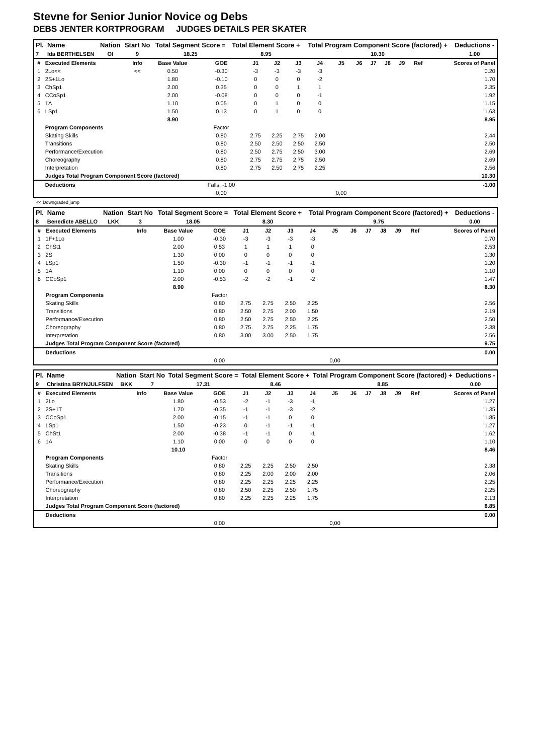Stevne for Senior Junior Novice og Debs
DEBS JENTER KORTPROGRAM JUDGES DETAILS PER SKATER
| Pl. | Name | Nation | Start No | Total Segment Score = | Total Element Score + | Total Program Component Score (factored) + | Deductions - |
| --- | --- | --- | --- | --- | --- | --- | --- |
| 7 | Ida BERTHELSEN | OI | 9 | 18.25 | 8.95 | 10.30 | 1.00 |
| # | Executed Elements | Info | Base Value | GOE | J1 | J2 | J3 | J4 | J5 | J6 | J7 | J8 | J9 | Ref | Scores of Panel |
| --- | --- | --- | --- | --- | --- | --- | --- | --- | --- | --- | --- | --- | --- | --- | --- |
| 1 | 2Lo<< | << | 0.50 | -0.30 | -3 | -3 | -3 | -3 | | | | | | | 0.20 |
| 2 | 2S+1Lo | | 1.80 | -0.10 | 0 | 0 | 0 | -2 | | | | | | | 1.70 |
| 3 | ChSp1 | | 2.00 | 0.35 | 0 | 0 | 1 | 1 | | | | | | | 2.35 |
| 4 | CCoSp1 | | 2.00 | -0.08 | 0 | 0 | 0 | -1 | | | | | | | 1.92 |
| 5 | 1A | | 1.10 | 0.05 | 0 | 1 | 0 | 0 | | | | | | | 1.15 |
| 6 | LSp1 | | 1.50 | 0.13 | 0 | 1 | 0 | 0 | | | | | | | 1.63 |
| | | | 8.90 | | | | | | | | | | | | 8.95 |
| | Program Components | | | Factor | | | | | | | | | | | |
| | Skating Skills | | | 0.80 | 2.75 | 2.25 | 2.75 | 2.00 | | | | | | | 2.44 |
| | Transitions | | | 0.80 | 2.50 | 2.50 | 2.50 | 2.50 | | | | | | | 2.50 |
| | Performance/Execution | | | 0.80 | 2.50 | 2.75 | 2.50 | 3.00 | | | | | | | 2.69 |
| | Choreography | | | 0.80 | 2.75 | 2.75 | 2.75 | 2.50 | | | | | | | 2.69 |
| | Interpretation | | | 0.80 | 2.75 | 2.50 | 2.75 | 2.25 | | | | | | | 2.56 |
| | Judges Total Program Component Score (factored) | | | | | | | | | | | | | | 10.30 |
| | Deductions | | | Falls: -1.00 | | | | | | | | | | | -1.00 |
| | | | | 0,00 | | | | | 0,00 | | | | | | |
<< Downgraded jump
| Pl. | Name | Nation | Start No | Total Segment Score = | Total Element Score + | Total Program Component Score (factored) + | Deductions - |
| --- | --- | --- | --- | --- | --- | --- | --- |
| 8 | Benedicte ABELLO | LKK | 3 | 18.05 | 8.30 | 9.75 | 0.00 |
| # | Executed Elements | Info | Base Value | GOE | J1 | J2 | J3 | J4 | J5 | J6 | J7 | J8 | J9 | Ref | Scores of Panel |
| --- | --- | --- | --- | --- | --- | --- | --- | --- | --- | --- | --- | --- | --- | --- | --- |
| 1 | 1F+1Lo | | 1.00 | -0.30 | -3 | -3 | -3 | -3 | | | | | | | 0.70 |
| 2 | ChSt1 | | 2.00 | 0.53 | 1 | 1 | 1 | 0 | | | | | | | 2.53 |
| 3 | 2S | | 1.30 | 0.00 | 0 | 0 | 0 | 0 | | | | | | | 1.30 |
| 4 | LSp1 | | 1.50 | -0.30 | -1 | -1 | -1 | -1 | | | | | | | 1.20 |
| 5 | 1A | | 1.10 | 0.00 | 0 | 0 | 0 | 0 | | | | | | | 1.10 |
| 6 | CCoSp1 | | 2.00 | -0.53 | -2 | -2 | -1 | -2 | | | | | | | 1.47 |
| | | | 8.90 | | | | | | | | | | | | 8.30 |
| | Program Components | | | Factor | | | | | | | | | | | |
| | Skating Skills | | | 0.80 | 2.75 | 2.75 | 2.50 | 2.25 | | | | | | | 2.56 |
| | Transitions | | | 0.80 | 2.50 | 2.75 | 2.00 | 1.50 | | | | | | | 2.19 |
| | Performance/Execution | | | 0.80 | 2.50 | 2.75 | 2.50 | 2.25 | | | | | | | 2.50 |
| | Choreography | | | 0.80 | 2.75 | 2.75 | 2.25 | 1.75 | | | | | | | 2.38 |
| | Interpretation | | | 0.80 | 3.00 | 3.00 | 2.50 | 1.75 | | | | | | | 2.56 |
| | Judges Total Program Component Score (factored) | | | | | | | | | | | | | | 9.75 |
| | Deductions | | | | | | | | | | | | | | 0.00 |
| | | | | 0,00 | | | | | 0,00 | | | | | | |
| Pl. | Name | Nation | Start No | Total Segment Score = | Total Element Score + | Total Program Component Score (factored) + | Deductions - |
| --- | --- | --- | --- | --- | --- | --- | --- |
| 9 | Christina BRYNJULFSEN | BKK | 7 | 17.31 | 8.46 | 8.85 | 0.00 |
| # | Executed Elements | Info | Base Value | GOE | J1 | J2 | J3 | J4 | J5 | J6 | J7 | J8 | J9 | Ref | Scores of Panel |
| --- | --- | --- | --- | --- | --- | --- | --- | --- | --- | --- | --- | --- | --- | --- | --- |
| 1 | 2Lo | | 1.80 | -0.53 | -2 | -1 | -3 | -1 | | | | | | | 1.27 |
| 2 | 2S+1T | | 1.70 | -0.35 | -1 | -1 | -3 | -2 | | | | | | | 1.35 |
| 3 | CCoSp1 | | 2.00 | -0.15 | -1 | -1 | 0 | 0 | | | | | | | 1.85 |
| 4 | LSp1 | | 1.50 | -0.23 | 0 | -1 | -1 | -1 | | | | | | | 1.27 |
| 5 | ChSt1 | | 2.00 | -0.38 | -1 | -1 | 0 | -1 | | | | | | | 1.62 |
| 6 | 1A | | 1.10 | 0.00 | 0 | 0 | 0 | 0 | | | | | | | 1.10 |
| | | | 10.10 | | | | | | | | | | | | 8.46 |
| | Program Components | | | Factor | | | | | | | | | | | |
| | Skating Skills | | | 0.80 | 2.25 | 2.25 | 2.50 | 2.50 | | | | | | | 2.38 |
| | Transitions | | | 0.80 | 2.25 | 2.00 | 2.00 | 2.00 | | | | | | | 2.06 |
| | Performance/Execution | | | 0.80 | 2.25 | 2.25 | 2.25 | 2.25 | | | | | | | 2.25 |
| | Choreography | | | 0.80 | 2.50 | 2.25 | 2.50 | 1.75 | | | | | | | 2.25 |
| | Interpretation | | | 0.80 | 2.25 | 2.25 | 2.25 | 1.75 | | | | | | | 2.13 |
| | Judges Total Program Component Score (factored) | | | | | | | | | | | | | | 8.85 |
| | Deductions | | | | | | | | | | | | | | 0.00 |
| | | | | 0,00 | | | | | 0,00 | | | | | | |